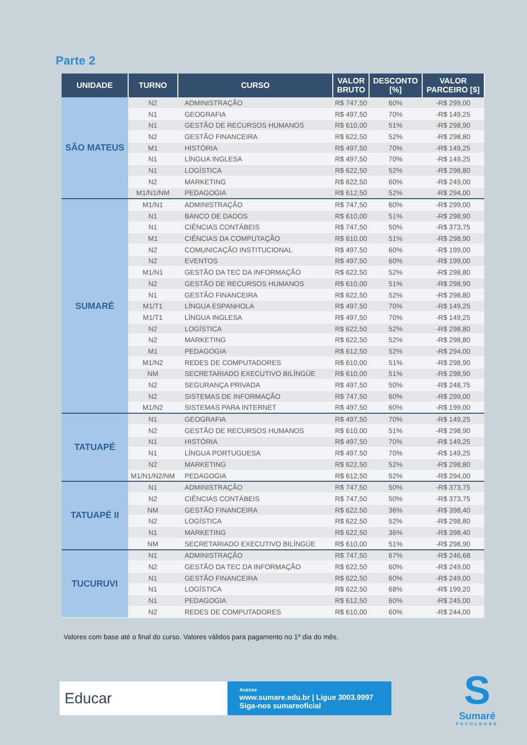Parte 2
| UNIDADE | TURNO | CURSO | VALOR BRUTO | DESCONTO [%] | VALOR PARCEIRO [$] |
| --- | --- | --- | --- | --- | --- |
| SÃO MATEUS | N2 | ADMINISTRAÇÃO | R$ 747,50 | 60% | -R$ 299,00 |
| | N1 | GEOGRAFIA | R$ 497,50 | 70% | -R$ 149,25 |
| | N1 | GESTÃO DE RECURSOS HUMANOS | R$ 610,00 | 51% | -R$ 298,90 |
| | N2 | GESTÃO FINANCEIRA | R$ 622,50 | 52% | -R$ 298,80 |
| | M1 | HISTÓRIA | R$ 497,50 | 70% | -R$ 149,25 |
| | N1 | LÍNGUA INGLESA | R$ 497,50 | 70% | -R$ 149,25 |
| | N1 | LOGÍSTICA | R$ 622,50 | 52% | -R$ 298,80 |
| | N2 | MARKETING | R$ 622,50 | 60% | -R$ 249,00 |
| | M1/N1/NM | PEDAGOGIA | R$ 612,50 | 52% | -R$ 294,00 |
| SUMARÉ | M1/N1 | ADMINISTRAÇÃO | R$ 747,50 | 60% | -R$ 299,00 |
| | N1 | BANCO DE DADOS | R$ 610,00 | 51% | -R$ 298,90 |
| | N1 | CIÊNCIAS CONTÁBEIS | R$ 747,50 | 50% | -R$ 373,75 |
| | M1 | CIÊNCIAS DA COMPUTAÇÃO | R$ 610,00 | 51% | -R$ 298,90 |
| | N2 | COMUNICAÇÃO INSTITUCIONAL | R$ 497,50 | 60% | -R$ 199,00 |
| | N2 | EVENTOS | R$ 497,50 | 60% | -R$ 199,00 |
| | M1/N1 | GESTÃO DA TEC DA INFORMAÇÃO | R$ 622,50 | 52% | -R$ 298,80 |
| | N2 | GESTÃO DE RECURSOS HUMANOS | R$ 610,00 | 51% | -R$ 298,90 |
| | N1 | GESTÃO FINANCEIRA | R$ 622,50 | 52% | -R$ 298,80 |
| | M1/T1 | LÍNGUA ESPANHOLA | R$ 497,50 | 70% | -R$ 149,25 |
| | M1/T1 | LÍNGUA INGLESA | R$ 497,50 | 70% | -R$ 149,25 |
| | N2 | LOGÍSTICA | R$ 622,50 | 52% | -R$ 298,80 |
| | N2 | MARKETING | R$ 622,50 | 52% | -R$ 298,80 |
| | M1 | PEDAGOGIA | R$ 612,50 | 52% | -R$ 294,00 |
| | M1/N2 | REDES DE COMPUTADORES | R$ 610,00 | 51% | -R$ 298,90 |
| | NM | SECRETARIADO EXECUTIVO BILÍNGÜE | R$ 610,00 | 51% | -R$ 298,90 |
| | N2 | SEGURANÇA PRIVADA | R$ 497,50 | 50% | -R$ 248,75 |
| | N2 | SISTEMAS DE INFORMAÇÃO | R$ 747,50 | 60% | -R$ 299,00 |
| | M1/N2 | SISTEMAS PARA INTERNET | R$ 497,50 | 60% | -R$ 199,00 |
| TATUAPÉ | N1 | GEOGRAFIA | R$ 497,50 | 70% | -R$ 149,25 |
| | N2 | GESTÃO DE RECURSOS HUMANOS | R$ 610,00 | 51% | -R$ 298,90 |
| | N1 | HISTÓRIA | R$ 497,50 | 70% | -R$ 149,25 |
| | N1 | LÍNGUA PORTUGUESA | R$ 497,50 | 70% | -R$ 149,25 |
| | N2 | MARKETING | R$ 622,50 | 52% | -R$ 298,80 |
| | M1/N1/N2/NM | PEDAGOGIA | R$ 612,50 | 52% | -R$ 294,00 |
| TATUAPÉ II | N1 | ADMINISTRAÇÃO | R$ 747,50 | 50% | -R$ 373,75 |
| | N2 | CIÊNCIAS CONTÁBEIS | R$ 747,50 | 50% | -R$ 373,75 |
| | NM | GESTÃO FINANCEIRA | R$ 622,50 | 36% | -R$ 398,40 |
| | N2 | LOGÍSTICA | R$ 622,50 | 52% | -R$ 298,80 |
| | N1 | MARKETING | R$ 622,50 | 36% | -R$ 398,40 |
| | NM | SECRETARIADO EXECUTIVO BILÍNGÜE | R$ 610,00 | 51% | -R$ 298,90 |
| TUCURUVI | N1 | ADMINISTRAÇÃO | R$ 747,50 | 67% | -R$ 246,68 |
| | N2 | GESTÃO DA TEC DA INFORMAÇÃO | R$ 622,50 | 60% | -R$ 249,00 |
| | N1 | GESTÃO FINANCEIRA | R$ 622,50 | 60% | -R$ 249,00 |
| | N1 | LOGÍSTICA | R$ 622,50 | 68% | -R$ 199,20 |
| | N1 | PEDAGOGIA | R$ 612,50 | 60% | -R$ 245,00 |
| | N2 | REDES DE COMPUTADORES | R$ 610,00 | 60% | -R$ 244,00 |
Valores com base até o final do curso. Valores válidos para pagamento no 1º dia do mês.
Educar
Acesse
www.sumare.edu.br | Ligue 3003.9997
Siga-nos sumareoficial
S
Sumaré
FACULDADE